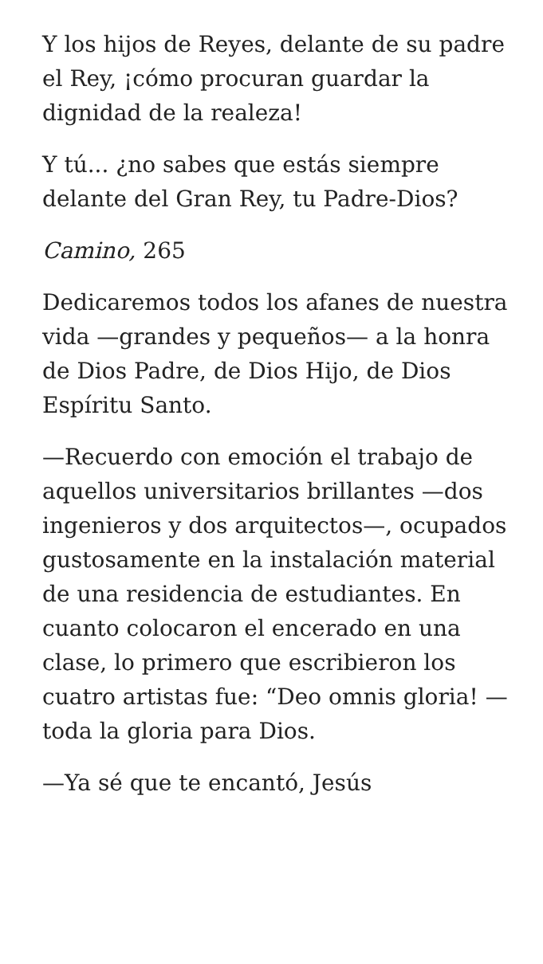Y los hijos de Reyes, delante de su padre el Rey, ¡cómo procuran guardar la dignidad de la realeza!
Y tú... ¿no sabes que estás siempre delante del Gran Rey, tu Padre-Dios?
Camino, 265
Dedicaremos todos los afanes de nuestra vida —grandes y pequeños— a la honra de Dios Padre, de Dios Hijo, de Dios Espíritu Santo.
—Recuerdo con emoción el trabajo de aquellos universitarios brillantes —dos ingenieros y dos arquitectos—, ocupados gustosamente en la instalación material de una residencia de estudiantes. En cuanto colocaron el encerado en una clase, lo primero que escribieron los cuatro artistas fue: “Deo omnis gloria! — toda la gloria para Dios.
—Ya sé que te encantó, Jesús